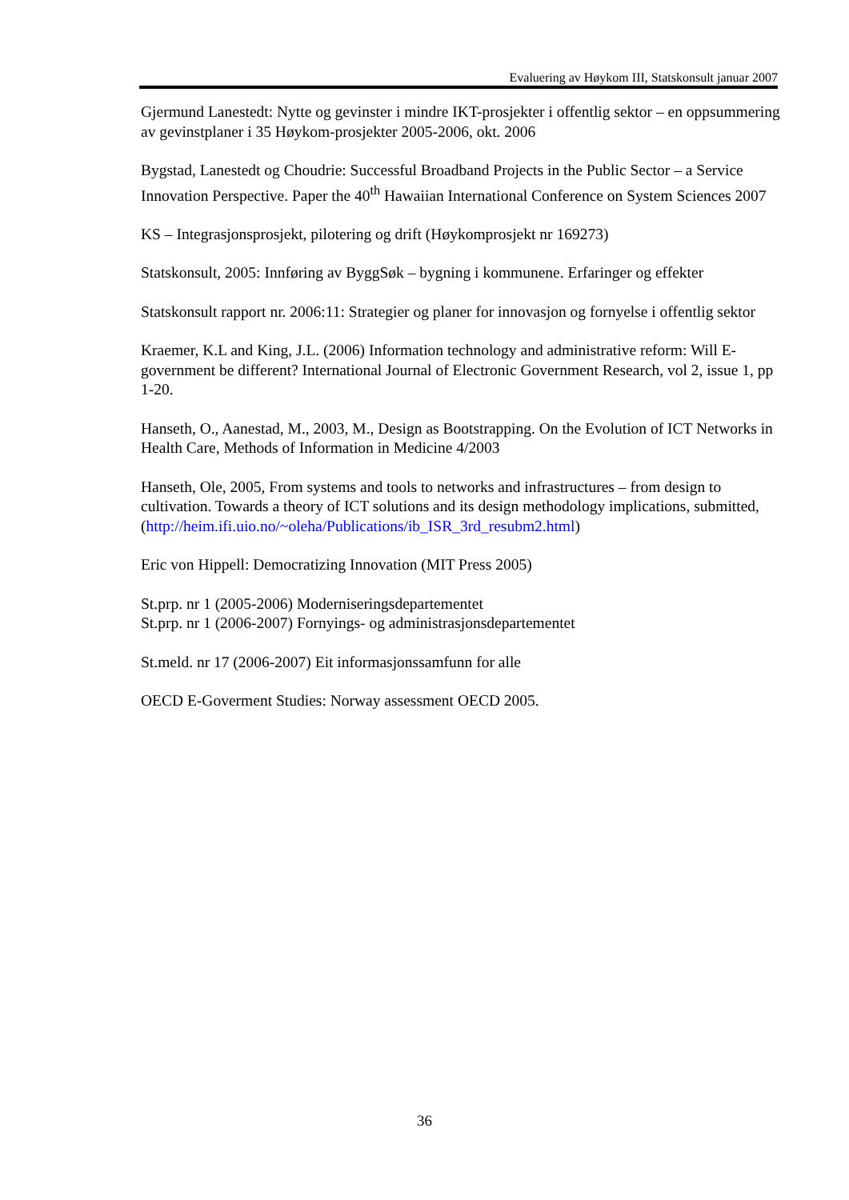Evaluering av Høykom III, Statskonsult januar 2007
Gjermund Lanestedt: Nytte og gevinster i mindre IKT-prosjekter i offentlig sektor – en oppsummering av gevinstplaner i 35 Høykom-prosjekter 2005-2006, okt. 2006
Bygstad, Lanestedt og Choudrie: Successful Broadband Projects in the Public Sector – a Service Innovation Perspective. Paper the 40<sup>th</sup> Hawaiian International Conference on System Sciences 2007
KS – Integrasjonsprosjekt, pilotering og drift (Høykomprosjekt nr 169273)
Statskonsult, 2005: Innføring av ByggSøk – bygning i kommunene. Erfaringer og effekter
Statskonsult rapport nr. 2006:11: Strategier og planer for innovasjon og fornyelse i offentlig sektor
Kraemer, K.L and King, J.L. (2006) Information technology and administrative reform: Will E-government be different? International Journal of Electronic Government Research, vol 2, issue 1, pp 1-20.
Hanseth, O., Aanestad, M., 2003, M., Design as Bootstrapping. On the Evolution of ICT Networks in Health Care, Methods of Information in Medicine 4/2003
Hanseth, Ole, 2005, From systems and tools to networks and infrastructures – from design to cultivation. Towards a theory of ICT solutions and its design methodology implications, submitted, (http://heim.ifi.uio.no/~oleha/Publications/ib_ISR_3rd_resubm2.html)
Eric von Hippell: Democratizing Innovation (MIT Press 2005)
St.prp. nr 1 (2005-2006) Moderniseringsdepartementet
St.prp. nr 1 (2006-2007) Fornyings- og administrasjonsdepartementet
St.meld. nr 17 (2006-2007) Eit informasjonssamfunn for alle
OECD E-Goverment Studies: Norway assessment OECD 2005.
36